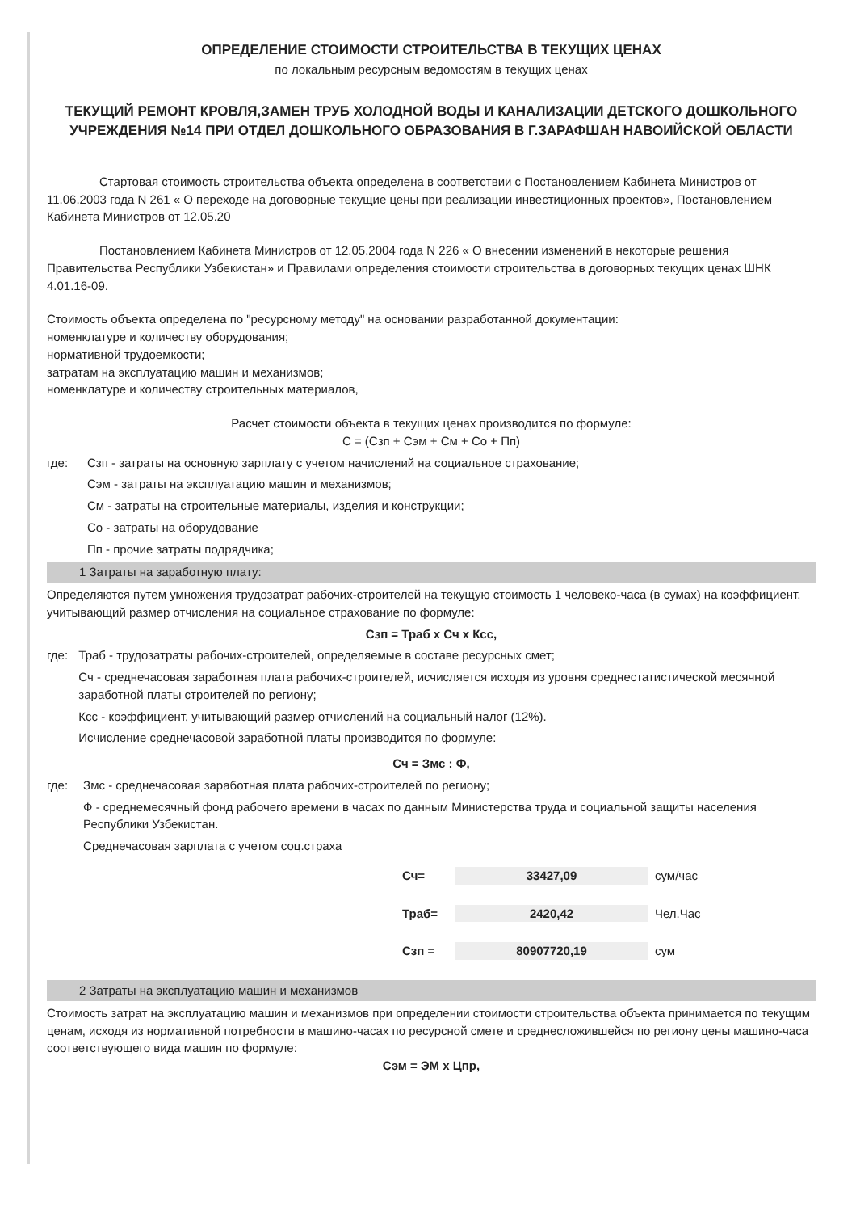ОПРЕДЕЛЕНИЕ СТОИМОСТИ СТРОИТЕЛЬСТВА В ТЕКУЩИХ ЦЕНАХ
по локальным ресурсным ведомостям в текущих ценах
ТЕКУЩИЙ РЕМОНТ КРОВЛЯ,ЗАМЕН ТРУБ ХОЛОДНОЙ ВОДЫ И КАНАЛИЗАЦИИ ДЕТСКОГО ДОШКОЛЬНОГО УЧРЕЖДЕНИЯ №14 ПРИ ОТДЕЛ ДОШКОЛЬНОГО ОБРАЗОВАНИЯ В Г.ЗАРАФШАН НАВОИЙСКОЙ ОБЛАСТИ
Стартовая стоимость строительства объекта определена в соответствии с Постановлением Кабинета Министров от 11.06.2003 года N 261 « О переходе на договорные текущие цены при реализации инвестиционных проектов», Постановлением Кабинета Министров от 12.05.20
Постановлением Кабинета Министров от 12.05.2004 года N 226 « О внесении изменений в некоторые решения Правительства Республики Узбекистан» и Правилами определения стоимости строительства в договорных текущих ценах ШНК 4.01.16-09.
Стоимость объекта определена по "ресурсному методу" на основании разработанной документации:
номенклатуре и количеству оборудования;
нормативной трудоемкости;
затратам на эксплуатацию машин и механизмов;
номенклатуре и количеству строительных материалов,
Расчет стоимости объекта в текущих ценах производится по формуле:
С = (Сзп + Сэм + См + Со + Пп)
где: Сзп - затраты на основную зарплату с учетом начислений на социальное страхование;
Сэм - затраты на эксплуатацию машин и механизмов;
См - затраты на строительные материалы, изделия и конструкции;
Со - затраты на оборудование
Пп - прочие затраты подрядчика;
1 Затраты на заработную плату:
Определяются путем умножения трудозатрат рабочих-строителей на текущую стоимость 1 человеко-часа (в сумах) на коэффициент, учитывающий размер отчисления на социальное страхование по формуле:
Сзп = Траб х Сч х Ксс,
где: Траб - трудозатраты рабочих-строителей, определяемые в составе ресурсных смет;
Сч - среднечасовая заработная плата рабочих-строителей, исчисляется исходя из уровня среднестатистической месячной заработной платы строителей по региону;
Ксс - коэффициент, учитывающий размер отчислений на социальный налог (12%).
Исчисление среднечасовой заработной платы производится по формуле:
Сч = Змс : Ф,
где: Змс - среднечасовая заработная плата рабочих-строителей по региону;
Ф - среднемесячный фонд рабочего времени в часах по данным Министерства труда и социальной защиты населения Республики Узбекистан.
Среднечасовая зарплата с учетом соц.страха
Сч= 33427,09 сум/час
Траб= 2420,42 Чел.Час
Сзп = 80907720,19 сум
2 Затраты на эксплуатацию машин и механизмов
Стоимость затрат на эксплуатацию машин и механизмов при определении стоимости строительства объекта принимается по текущим ценам, исходя из нормативной потребности в машино-часах по ресурсной смете и среднесложившейся по региону цены машино-часа соответствующего вида машин по формуле:
Сэм = ЭМ х Цпр,